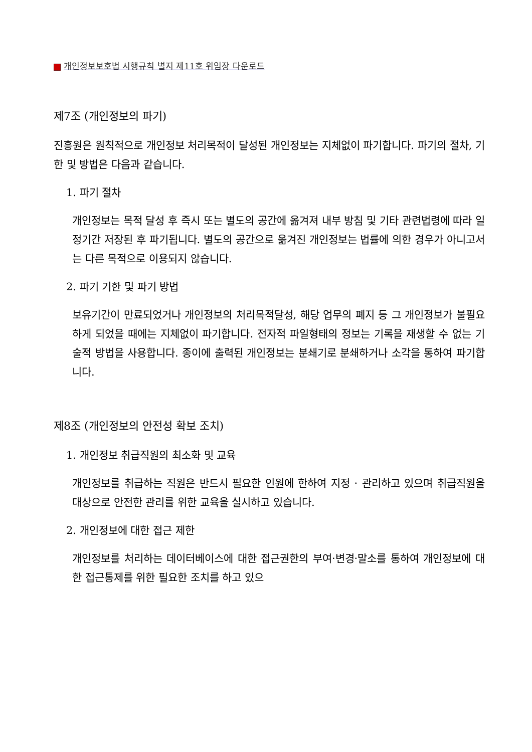개인정보보호법 시행규칙 별지 제11호 위임장 다운로드
제7조 (개인정보의 파기)
진흥원은 원칙적으로 개인정보 처리목적이 달성된 개인정보는 지체없이 파기합니다. 파기의 절차, 기한 및 방법은 다음과 같습니다.
1. 파기 절차
개인정보는 목적 달성 후 즉시 또는 별도의 공간에 옮겨져 내부 방침 및 기타 관련법령에 따라 일정기간 저장된 후 파기됩니다. 별도의 공간으로 옮겨진 개인정보는 법률에 의한 경우가 아니고서는 다른 목적으로 이용되지 않습니다.
2. 파기 기한 및 파기 방법
보유기간이 만료되었거나 개인정보의 처리목적달성, 해당 업무의 폐지 등 그 개인정보가 불필요하게 되었을 때에는 지체없이 파기합니다. 전자적 파일형태의 정보는 기록을 재생할 수 없는 기술적 방법을 사용합니다. 종이에 출력된 개인정보는 분쇄기로 분쇄하거나 소각을 통하여 파기합니다.
제8조 (개인정보의 안전성 확보 조치)
1. 개인정보 취급직원의 최소화 및 교육
개인정보를 취급하는 직원은 반드시 필요한 인원에 한하여 지정 · 관리하고 있으며 취급직원을 대상으로 안전한 관리를 위한 교육을 실시하고 있습니다.
2. 개인정보에 대한 접근 제한
개인정보를 처리하는 데이터베이스에 대한 접근권한의 부여·변경·말소를 통하여 개인정보에 대한 접근통제를 위한 필요한 조치를 하고 있으